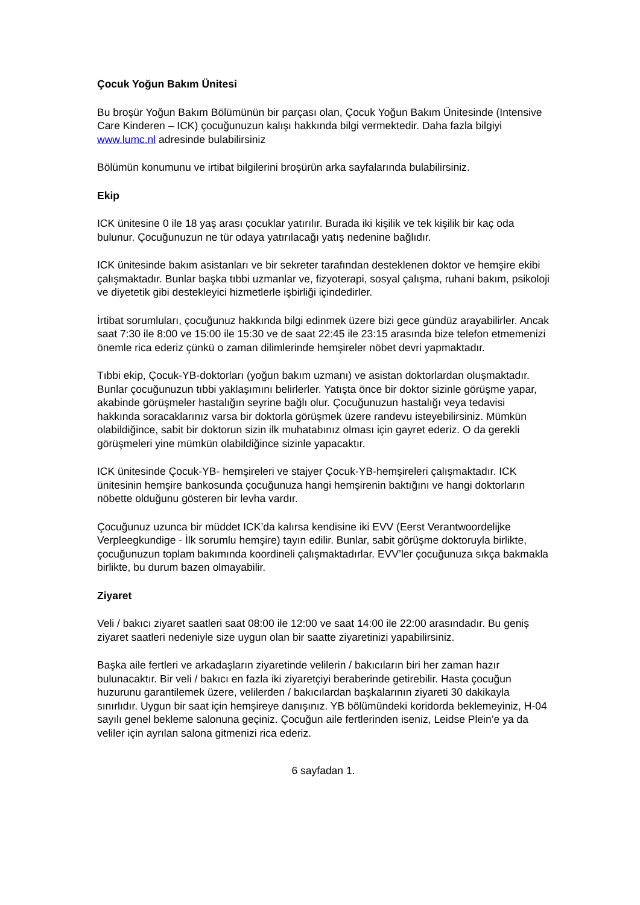Çocuk Yoğun Bakım Ünitesi
Bu broşür Yoğun Bakım Bölümünün bir parçası olan, Çocuk Yoğun Bakım Ünitesinde (Intensive Care Kinderen – ICK) çocuğunuzun kalışı hakkında bilgi vermektedir. Daha fazla bilgiyi www.lumc.nl adresinde bulabilirsiniz
Bölümün konumunu ve irtibat bilgilerini broşürün arka sayfalarında bulabilirsiniz.
Ekip
ICK ünitesine 0 ile 18 yaş arası çocuklar yatırılır. Burada iki kişilik ve tek kişilik bir kaç oda bulunur. Çocuğunuzun ne tür odaya yatırılacağı yatış nedenine bağlıdır.
ICK ünitesinde bakım asistanları ve bir sekreter tarafından desteklenen doktor ve hemşire ekibi çalışmaktadır. Bunlar başka tıbbi uzmanlar ve, fizyoterapi, sosyal çalışma, ruhani bakım, psikoloji ve diyetetik gibi destekleyici hizmetlerle işbirliği içindedirler.
İrtibat sorumluları, çocuğunuz hakkında bilgi edinmek üzere bizi gece gündüz arayabilirler. Ancak saat 7:30 ile 8:00 ve 15:00 ile 15:30 ve de saat 22:45 ile 23:15 arasında bize telefon etmemenizi önemle rica ederiz çünkü o zaman dilimlerinde hemşireler nöbet devri yapmaktadır.
Tıbbi ekip, Çocuk-YB-doktorları (yoğun bakım uzmanı) ve asistan doktorlardan oluşmaktadır. Bunlar çocuğunuzun tıbbi yaklaşımını belirlerler. Yatışta önce bir doktor sizinle görüşme yapar, akabinde görüşmeler hastalığın seyrine bağlı olur. Çocuğunuzun hastalığı veya tedavisi hakkında soracaklarınız varsa bir doktorla görüşmek üzere randevu isteyebilirsiniz. Mümkün olabildiğince, sabit bir doktorun sizin ilk muhatabınız olması için gayret ederiz. O da gerekli görüşmeleri yine mümkün olabildiğince sizinle yapacaktır.
ICK ünitesinde Çocuk-YB- hemşireleri ve stajyer Çocuk-YB-hemşireleri çalışmaktadır. ICK ünitesinin hemşire bankosunda çocuğunuza hangi hemşirenin baktığını ve hangi doktorların nöbette olduğunu gösteren bir levha vardır.
Çocuğunuz uzunca bir müddet ICK’da kalırsa kendisine iki EVV (Eerst Verantwoordelijke Verpleegkundige - İlk sorumlu hemşire) tayın edilir. Bunlar, sabit görüşme doktoruyla birlikte, çocuğunuzun toplam bakımında koordineli çalışmaktadırlar. EVV’ler çocuğunuza sıkça bakmakla birlikte, bu durum bazen olmayabilir.
Ziyaret
Veli / bakıcı ziyaret saatleri saat 08:00 ile 12:00 ve saat 14:00 ile 22:00 arasındadır. Bu geniş ziyaret saatleri nedeniyle size uygun olan bir saatte ziyaretinizi yapabilirsiniz.
Başka aile fertleri ve arkadaşların ziyaretinde velilerin / bakıcıların biri her zaman hazır bulunacaktır. Bir veli / bakıcı en fazla iki ziyaretçiyi beraberinde getirebilir. Hasta çocuğun huzurunu garantilemek üzere, velilerden / bakıcılardan başkalarının ziyareti 30 dakikayla sınırlıdır. Uygun bir saat için hemşireye danışınız. YB bölümündeki koridorda beklemeyiniz, H-04 sayılı genel bekleme salonuna geçiniz. Çocuğun aile fertlerinden iseniz, Leidse Plein’e ya da veliler için ayrılan salona gitmenizi rica ederiz.
6 sayfadan 1.